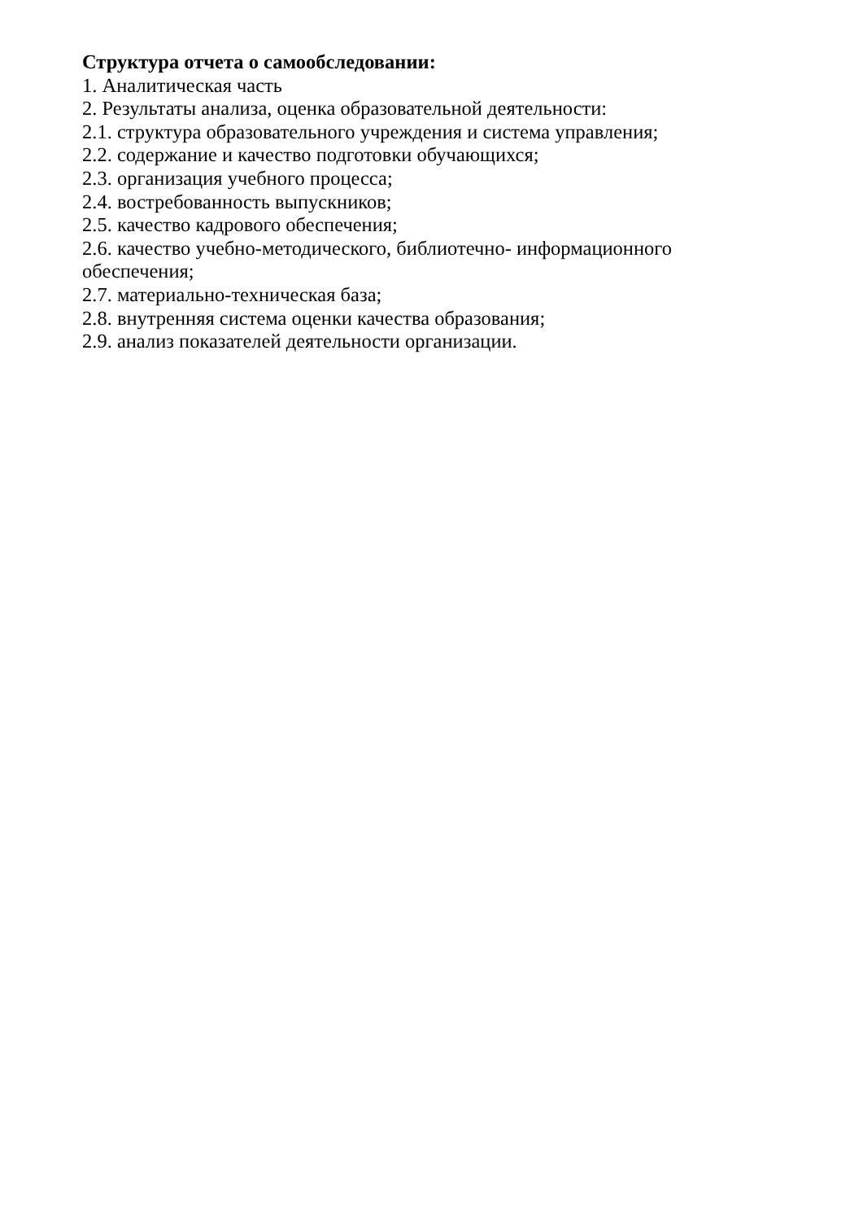Структура отчета о самообследовании:
1. Аналитическая часть
2. Результаты анализа, оценка образовательной деятельности:
2.1. структура образовательного учреждения и система управления;
2.2. содержание и качество подготовки обучающихся;
2.3. организация учебного процесса;
2.4. востребованность выпускников;
2.5. качество кадрового обеспечения;
2.6. качество учебно-методического, библиотечно- информационного обеспечения;
2.7. материально-техническая база;
2.8. внутренняя система оценки качества образования;
2.9. анализ показателей деятельности организации.